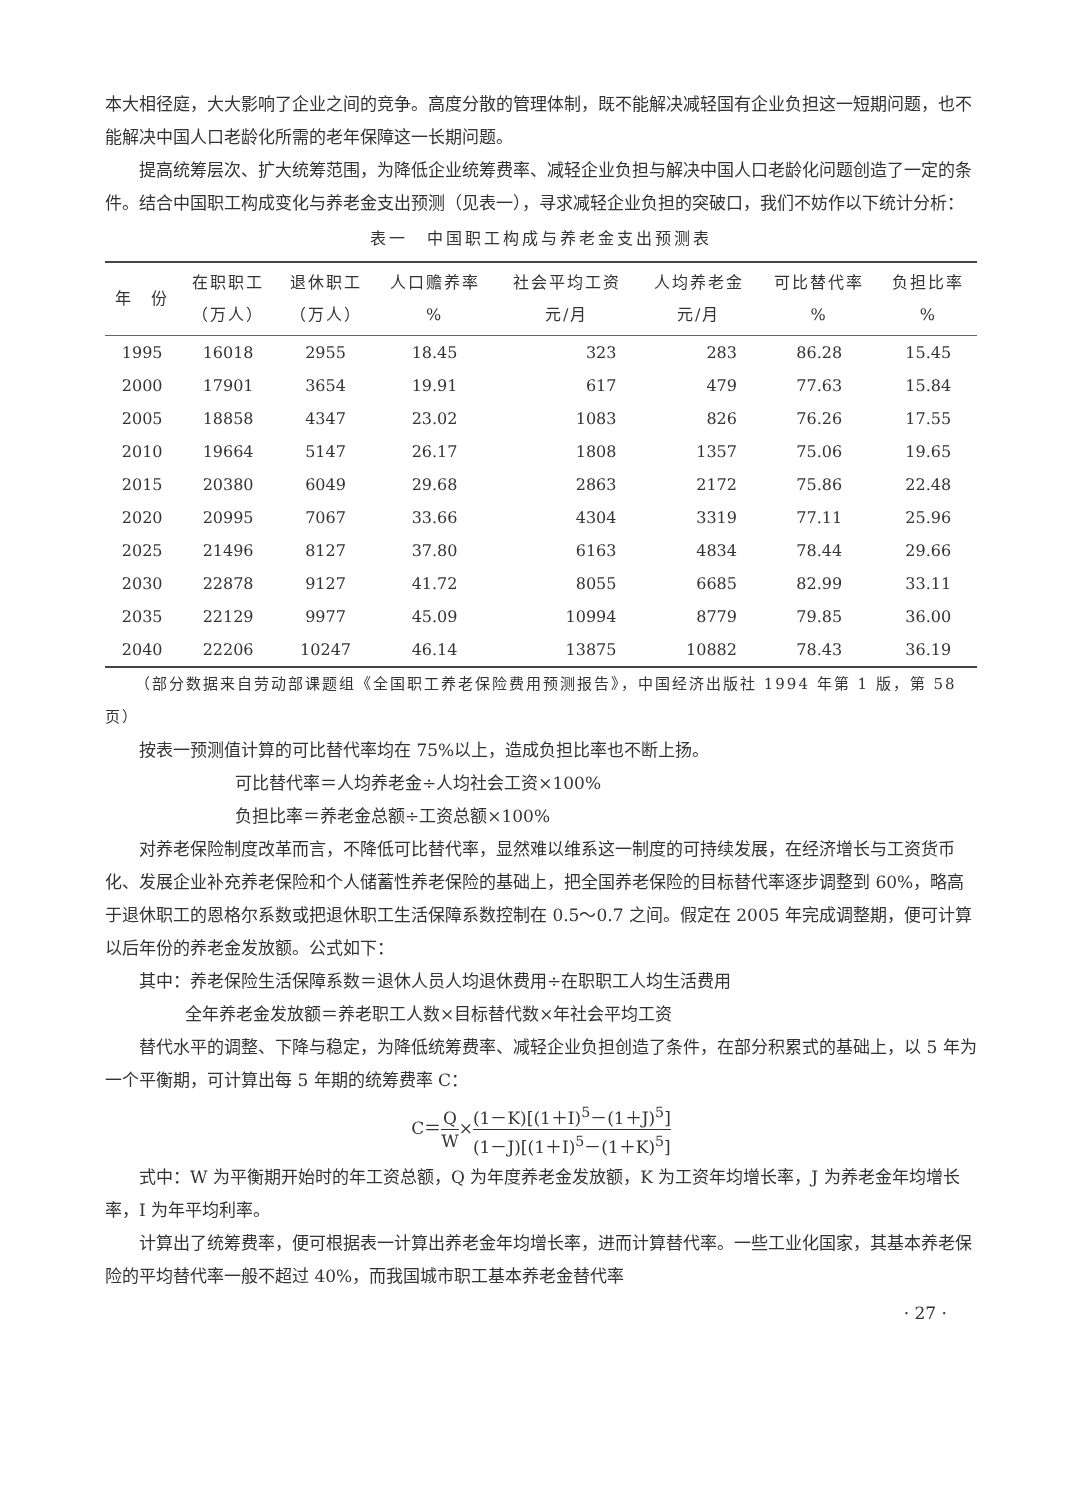本大相径庭，大大影响了企业之间的竞争。高度分散的管理体制，既不能解决减轻国有企业负担这一短期问题，也不能解决中国人口老龄化所需的老年保障这一长期问题。
提高统筹层次、扩大统筹范围，为降低企业统筹费率、减轻企业负担与解决中国人口老龄化问题创造了一定的条件。结合中国职工构成变化与养老金支出预测（见表一），寻求减轻企业负担的突破口，我们不妨作以下统计分析：
表一　中国职工构成与养老金支出预测表
| 年 份 | 在职职工 （万人） | 退休职工 （万人） | 人口赡养率 % | 社会平均工资 元/月 | 人均养老金 元/月 | 可比替代率 % | 负担比率 % |
| --- | --- | --- | --- | --- | --- | --- | --- |
| 1995 | 16018 | 2955 | 18.45 | 323 | 283 | 86.28 | 15.45 |
| 2000 | 17901 | 3654 | 19.91 | 617 | 479 | 77.63 | 15.84 |
| 2005 | 18858 | 4347 | 23.02 | 1083 | 826 | 76.26 | 17.55 |
| 2010 | 19664 | 5147 | 26.17 | 1808 | 1357 | 75.06 | 19.65 |
| 2015 | 20380 | 6049 | 29.68 | 2863 | 2172 | 75.86 | 22.48 |
| 2020 | 20995 | 7067 | 33.66 | 4304 | 3319 | 77.11 | 25.96 |
| 2025 | 21496 | 8127 | 37.80 | 6163 | 4834 | 78.44 | 29.66 |
| 2030 | 22878 | 9127 | 41.72 | 8055 | 6685 | 82.99 | 33.11 |
| 2035 | 22129 | 9977 | 45.09 | 10994 | 8779 | 79.85 | 36.00 |
| 2040 | 22206 | 10247 | 46.14 | 13875 | 10882 | 78.43 | 36.19 |
（部分数据来自劳动部课题组《全国职工养老保险费用预测报告》，中国经济出版社 1994 年第 1 版，第 58 页）
按表一预测值计算的可比替代率均在 75%以上，造成负担比率也不断上扬。
可比替代率＝人均养老金÷人均社会工资×100%
负担比率＝养老金总额÷工资总额×100%
对养老保险制度改革而言，不降低可比替代率，显然难以维系这一制度的可持续发展，在经济增长与工资货币化、发展企业补充养老保险和个人储蓄性养老保险的基础上，把全国养老保险的目标替代率逐步调整到 60%，略高于退休职工的恩格尔系数或把退休职工生活保障系数控制在 0.5～0.7 之间。假定在 2005 年完成调整期，便可计算以后年份的养老金发放额。公式如下：
其中：养老保险生活保障系数＝退休人员人均退休费用÷在职职工人均生活费用
全年养老金发放额＝养老职工人数×目标替代数×年社会平均工资
替代水平的调整、下降与稳定，为降低统筹费率、减轻企业负担创造了条件，在部分积累式的基础上，以 5 年为一个平衡期，可计算出每 5 年期的统筹费率 C：
C＝Q W×(1－K)[(1＋I)<sup>5</sup>－(1＋J)<sup>5</sup>] (1－J)[(1＋I)<sup>5</sup>－(1＋K)<sup>5</sup>]
式中：W 为平衡期开始时的年工资总额，Q 为年度养老金发放额，K 为工资年均增长率，J 为养老金年均增长率，I 为年平均利率。
计算出了统筹费率，便可根据表一计算出养老金年均增长率，进而计算替代率。一些工业化国家，其基本养老保险的平均替代率一般不超过 40%，而我国城市职工基本养老金替代率
· 27 ·